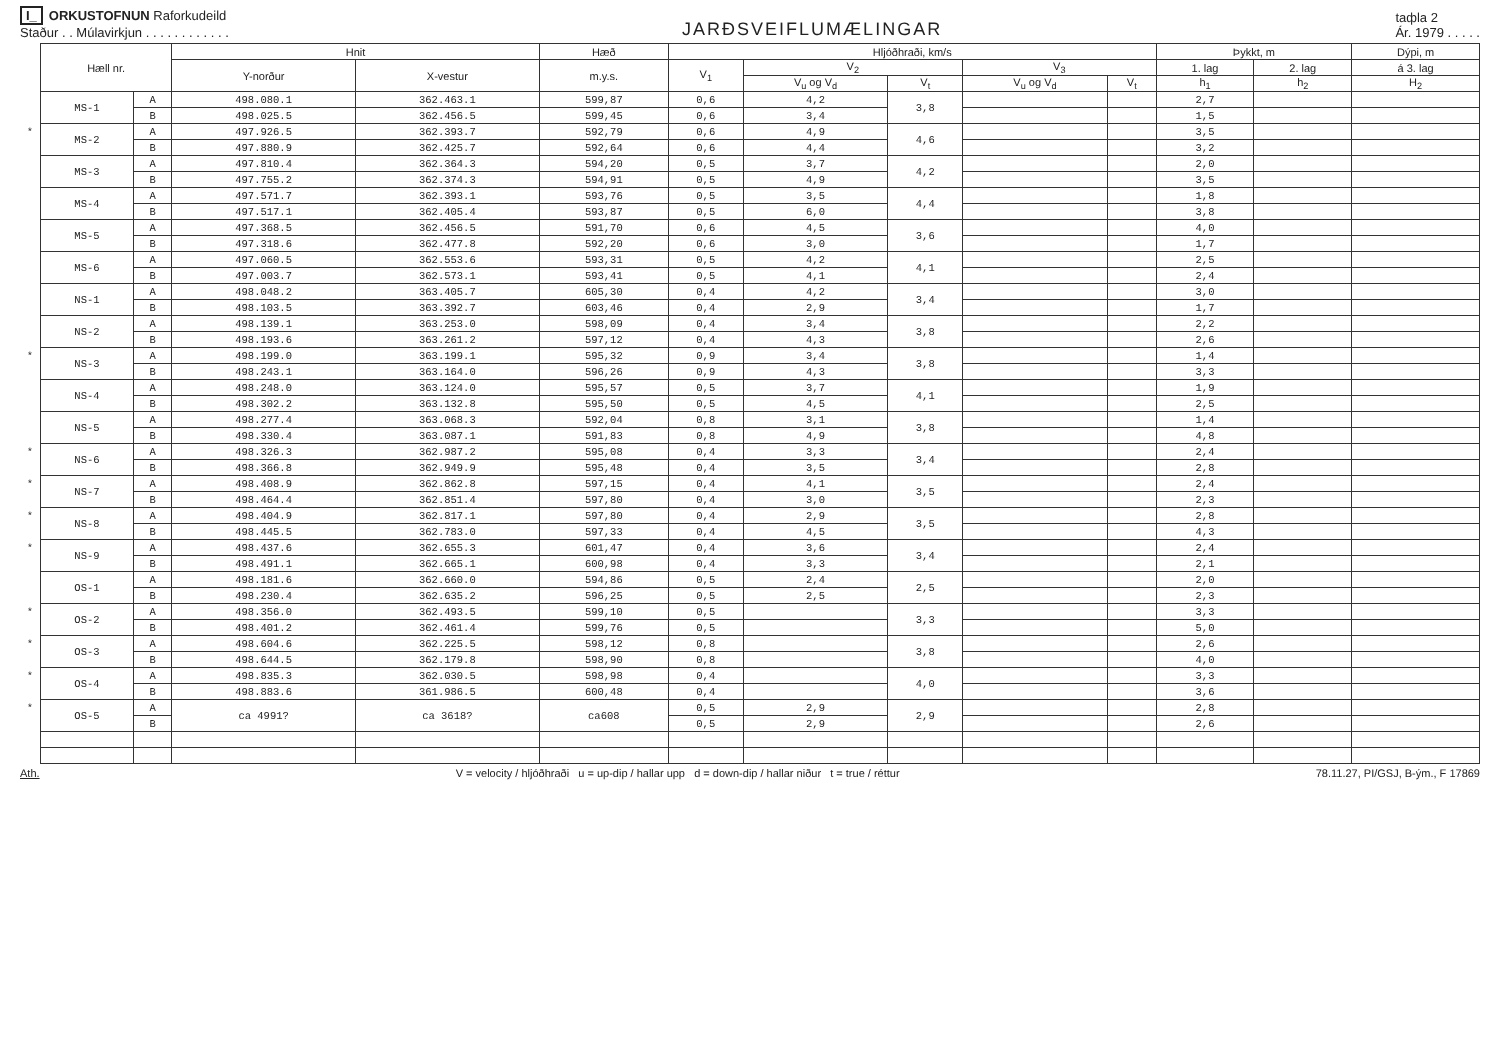I_ ORKUSTOFNUN Raforkudeild
Staður . . Múlavirkjun . . . . . . . . . . . .
JARÐSVEIFLUMÆLINGAR
taфla 2
Ár. 1979 . . . . .
| | Hæll nr. | | Hnit | | Hæð | Hljóðhraði, km/s | | | | | Þykkt, m | | Dýpi, m |
| --- | --- | --- | --- | --- | --- | --- | --- | --- | --- | --- | --- | --- | --- |
| | | | Y-norður | X-vestur | m.y.s. | V<sub>1</sub> | V<sub>2</sub> | | V<sub>3</sub> | | 1. lag | 2. lag | á 3. lag |
| | | | | | | | V<sub>u</sub> og V<sub>d</sub> | V<sub>t</sub> | V<sub>u</sub> og V<sub>d</sub> | V<sub>t</sub> | h<sub>1</sub> | h<sub>2</sub> | H<sub>2</sub> |
| | MS-1 | A | 498.080.1 | 362.463.1 | 599,87 | 0,6 | 4,2 | 3,8 | | | 2,7 | | |
| | | B | 498.025.5 | 362.456.5 | 599,45 | 0,6 | 3,4 | | | | 1,5 | | |
| * | MS-2 | A | 497.926.5 | 362.393.7 | 592,79 | 0,6 | 4,9 | 4,6 | | | 3,5 | | |
| | | B | 497.880.9 | 362.425.7 | 592,64 | 0,6 | 4,4 | | | | 3,2 | | |
| | MS-3 | A | 497.810.4 | 362.364.3 | 594,20 | 0,5 | 3,7 | 4,2 | | | 2,0 | | |
| | | B | 497.755.2 | 362.374.3 | 594,91 | 0,5 | 4,9 | | | | 3,5 | | |
| | MS-4 | A | 497.571.7 | 362.393.1 | 593,76 | 0,5 | 3,5 | 4,4 | | | 1,8 | | |
| | | B | 497.517.1 | 362.405.4 | 593,87 | 0,5 | 6,0 | | | | 3,8 | | |
| | MS-5 | A | 497.368.5 | 362.456.5 | 591,70 | 0,6 | 4,5 | 3,6 | | | 4,0 | | |
| | | B | 497.318.6 | 362.477.8 | 592,20 | 0,6 | 3,0 | | | | 1,7 | | |
| | MS-6 | A | 497.060.5 | 362.553.6 | 593,31 | 0,5 | 4,2 | 4,1 | | | 2,5 | | |
| | | B | 497.003.7 | 362.573.1 | 593,41 | 0,5 | 4,1 | | | | 2,4 | | |
| | NS-1 | A | 498.048.2 | 363.405.7 | 605,30 | 0,4 | 4,2 | 3,4 | | | 3,0 | | |
| | | B | 498.103.5 | 363.392.7 | 603,46 | 0,4 | 2,9 | | | | 1,7 | | |
| | NS-2 | A | 498.139.1 | 363.253.0 | 598,09 | 0,4 | 3,4 | 3,8 | | | 2,2 | | |
| | | B | 498.193.6 | 363.261.2 | 597,12 | 0,4 | 4,3 | | | | 2,6 | | |
| * | NS-3 | A | 498.199.0 | 363.199.1 | 595,32 | 0,9 | 3,4 | 3,8 | | | 1,4 | | |
| | | B | 498.243.1 | 363.164.0 | 596,26 | 0,9 | 4,3 | | | | 3,3 | | |
| | NS-4 | A | 498.248.0 | 363.124.0 | 595,57 | 0,5 | 3,7 | 4,1 | | | 1,9 | | |
| | | B | 498.302.2 | 363.132.8 | 595,50 | 0,5 | 4,5 | | | | 2,5 | | |
| | NS-5 | A | 498.277.4 | 363.068.3 | 592,04 | 0,8 | 3,1 | 3,8 | | | 1,4 | | |
| | | B | 498.330.4 | 363.087.1 | 591,83 | 0,8 | 4,9 | | | | 4,8 | | |
| * | NS-6 | A | 498.326.3 | 362.987.2 | 595,08 | 0,4 | 3,3 | 3,4 | | | 2,4 | | |
| | | B | 498.366.8 | 362.949.9 | 595,48 | 0,4 | 3,5 | | | | 2,8 | | |
| * | NS-7 | A | 498.408.9 | 362.862.8 | 597,15 | 0,4 | 4,1 | 3,5 | | | 2,4 | | |
| | | B | 498.464.4 | 362.851.4 | 597,80 | 0,4 | 3,0 | | | | 2,3 | | |
| * | NS-8 | A | 498.404.9 | 362.817.1 | 597,80 | 0,4 | 2,9 | 3,5 | | | 2,8 | | |
| | | B | 498.445.5 | 362.783.0 | 597,33 | 0,4 | 4,5 | | | | 4,3 | | |
| * | NS-9 | A | 498.437.6 | 362.655.3 | 601,47 | 0,4 | 3,6 | 3,4 | | | 2,4 | | |
| | | B | 498.491.1 | 362.665.1 | 600,98 | 0,4 | 3,3 | | | | 2,1 | | |
| | OS-1 | A | 498.181.6 | 362.660.0 | 594,86 | 0,5 | 2,4 | 2,5 | | | 2,0 | | |
| | | B | 498.230.4 | 362.635.2 | 596,25 | 0,5 | 2,5 | | | | 2,3 | | |
| * | OS-2 | A | 498.356.0 | 362.493.5 | 599,10 | 0,5 | | 3,3 | | | 3,3 | | |
| | | B | 498.401.2 | 362.461.4 | 599,76 | 0,5 | | | | | 5,0 | | |
| * | OS-3 | A | 498.604.6 | 362.225.5 | 598,12 | 0,8 | | 3,8 | | | 2,6 | | |
| | | B | 498.644.5 | 362.179.8 | 598,90 | 0,8 | | | | | 4,0 | | |
| * | OS-4 | A | 498.835.3 | 362.030.5 | 598,98 | 0,4 | | 4,0 | | | 3,3 | | |
| | | B | 498.883.6 | 361.986.5 | 600,48 | 0,4 | | | | | 3,6 | | |
| * | OS-5 | A | ca 4991? | ca 3618? | ca608 | 0,5 | 2,9 | 2,9 | | | 2,8 | | |
| | | B | | | | 0,5 | 2,9 | | | | 2,6 | | |
Ath. V = velocity / hljóðhraði u = up-dip / hallar upp d = down-dip / hallar niður t = true / réttur
78.11.27, PI/GSJ, B-ým., F 17869